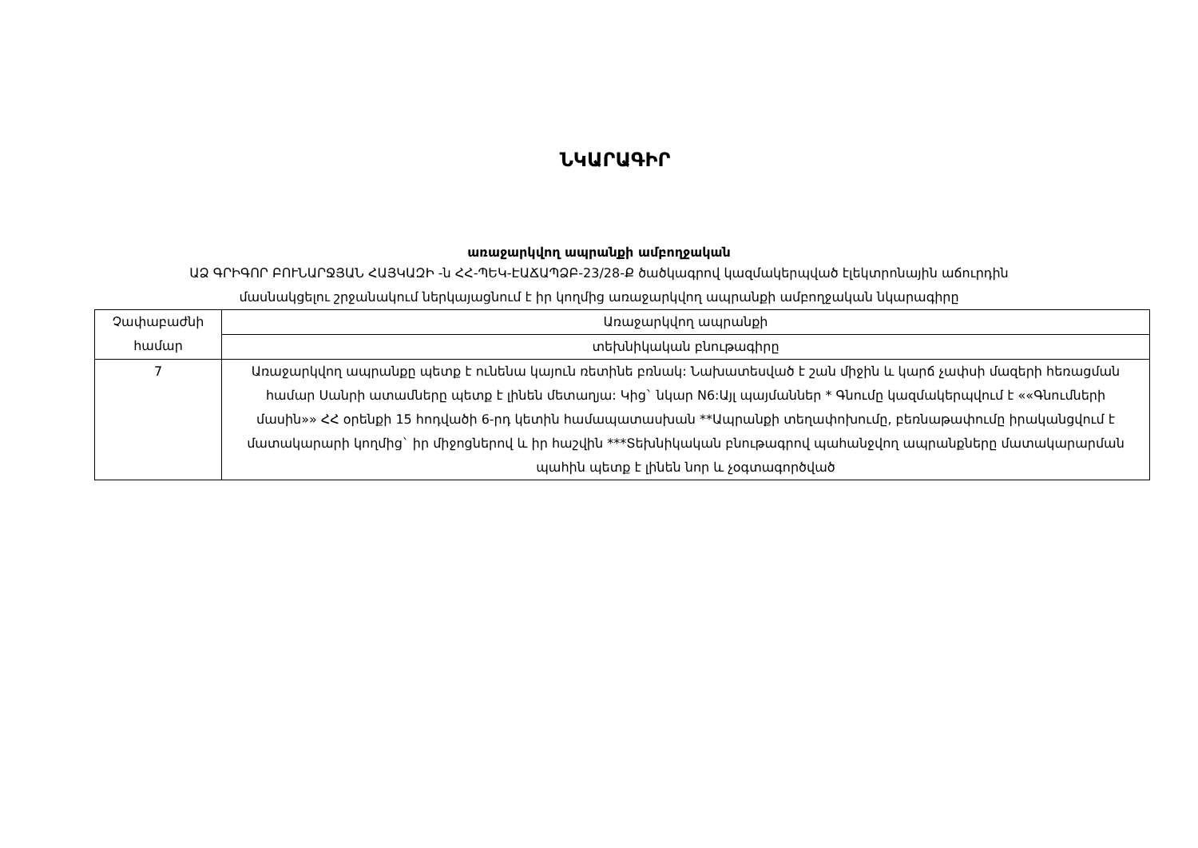ՆԿԱՐԱԳԻՐ
առաջարկվող ապրանքի ամբողջական
ԱՁ ԳՐԻԳՈՐ ԲՈՒՆԱՐՋՅԱՆ ՀԱՅԿԱԶԻ -ն ՀՀ-ՊԵԿ-ԷԱՃԱՊՁԲ-23/28-Ք ծածկագրով կազմակերպված էլեկտրոնային աճուրդին
մասնակցելու շրջանակում ներկայացնում է իր կողմից առաջարկվող ապրանքի ամբողջական նկարագիրը
| Չափաբաժնի համար | Առաջարկվող ապրանքի |
| --- | --- |
| | տեխնիկական բնութագիրը |
| 7 | Առաջարկվող ապրանքը պետք է ունենա կայուն ռետինե բռնակ: Նախատեսված է շան միջին և կարճ չափսի մազերի հեռացման համար Սանրի ատամները պետք է լինեն մետաղյա: Կից` նկար N6:Այլ պայմաններ * Գնումը կազմակերպվում է ««Գնումների մասին»» ՀՀ օրենքի 15 հոդվածի 6-րդ կետին համապատասխան **Ապրանքի տեղափոխումը, բեռնաթափումը իրականցվում է մատակարարի կողմից` իր միջոցներով և իր հաշվին ***Տեխնիկական բնութագրով պահանջվող ապրանքները մատակարարման պահին պետք է լինեն նոր և չօգտագործված |